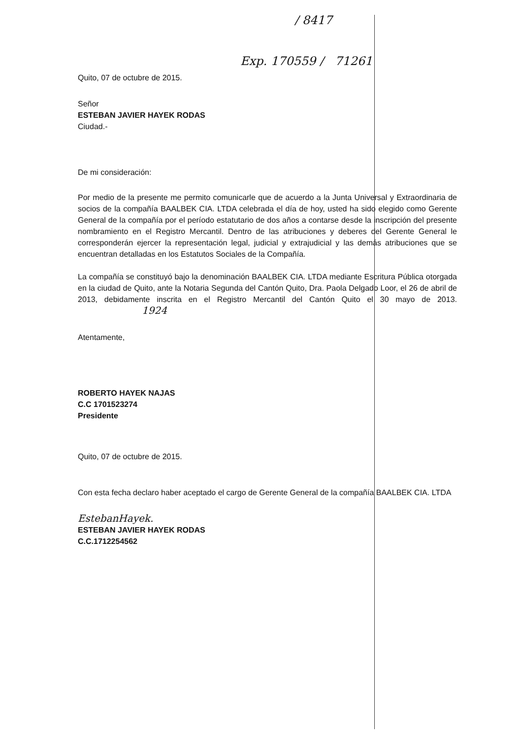/ 8417
Exp. 170559 / 71261
Quito, 07 de octubre de 2015.
Señor
ESTEBAN JAVIER HAYEK RODAS
Ciudad.-
De mi consideración:
Por medio de la presente me permito comunicarle que de acuerdo a la Junta Universal y Extraordinaria de socios de la compañía BAALBEK CIA. LTDA celebrada el día de hoy, usted ha sido elegido como Gerente General de la compañía por el período estatutario de dos años a contarse desde la inscripción del presente nombramiento en el Registro Mercantil. Dentro de las atribuciones y deberes del Gerente General le corresponderán ejercer la representación legal, judicial y extrajudicial y las demás atribuciones que se encuentran detalladas en los Estatutos Sociales de la Compañía.
La compañía se constituyó bajo la denominación BAALBEK CIA. LTDA mediante Escritura Pública otorgada en la ciudad de Quito, ante la Notaria Segunda del Cantón Quito, Dra. Paola Delgado Loor, el 26 de abril de 2013, debidamente inscrita en el Registro Mercantil del Cantón Quito el 30 mayo de 2013. 1924
Atentamente,
ROBERTO HAYEK NAJAS
C.C 1701523274
Presidente
Quito, 07 de octubre de 2015.
Con esta fecha declaro haber aceptado el cargo de Gerente General de la compañía BAALBEK CIA. LTDA
EstebanHayek.
ESTEBAN JAVIER HAYEK RODAS
C.C.1712254562